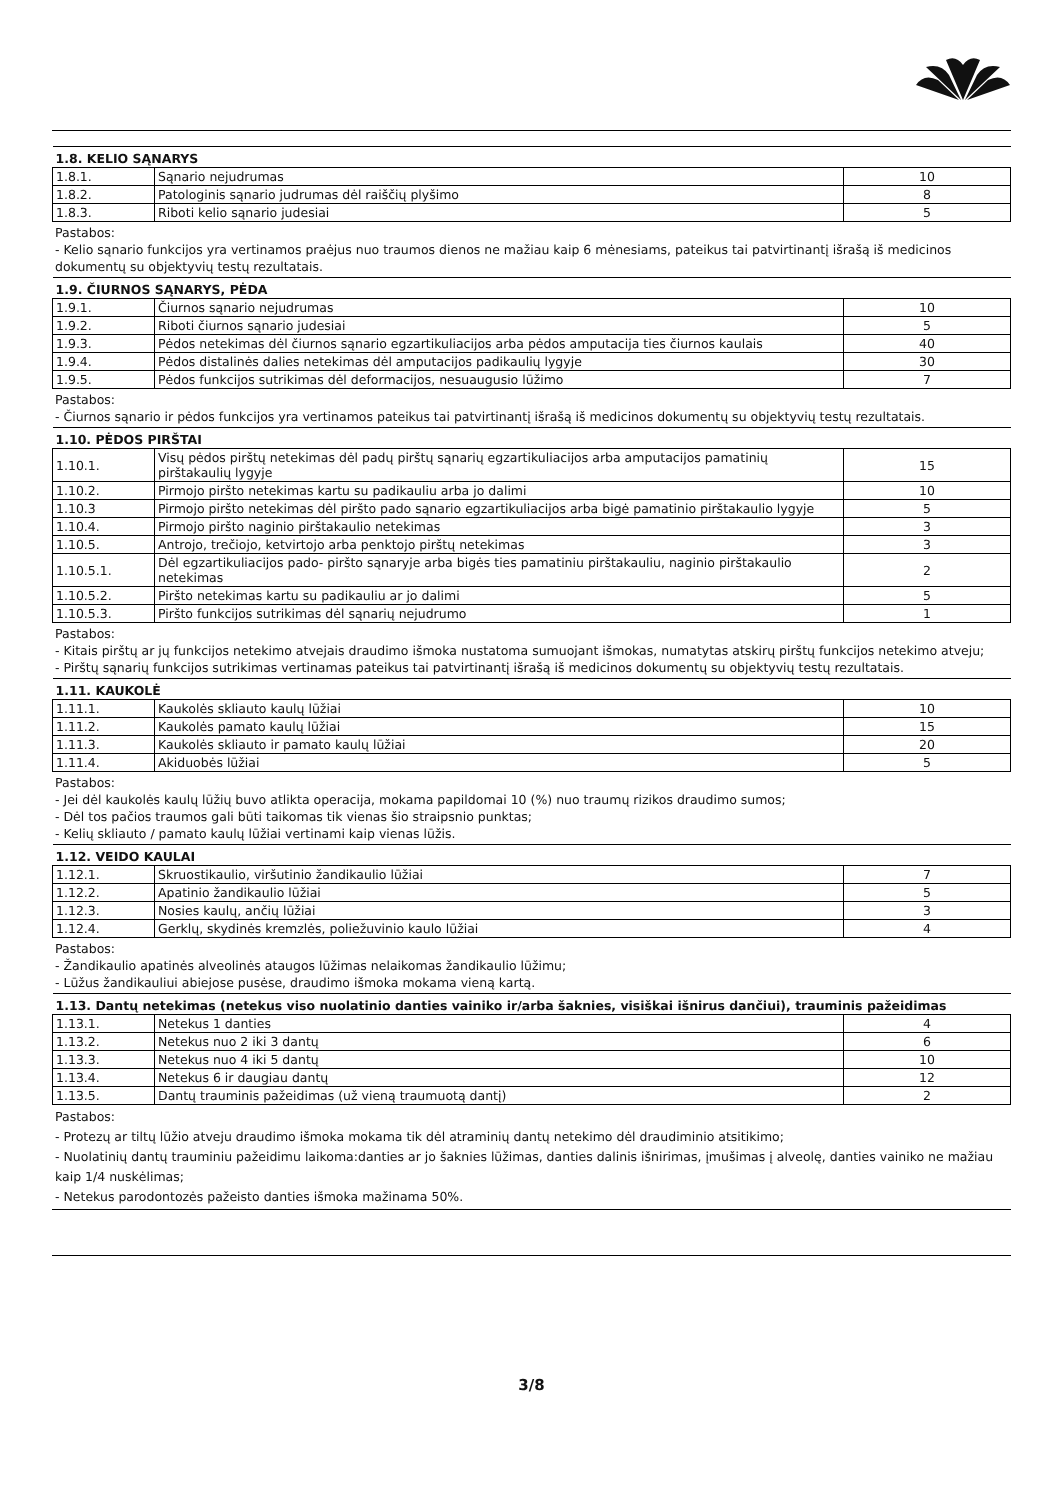| 1.8. KELIO SĄNARYS | | |
| 1.8.1. | Sąnario nejudrumas | 10 |
| 1.8.2. | Patologinis sąnario judrumas dėl raiščių plyšimo | 8 |
| 1.8.3. | Riboti kelio sąnario judesiai | 5 |
Pastabos:
- Kelio sąnario funkcijos yra vertinamos praėjus nuo traumos dienos ne mažiau kaip 6 mėnesiams, pateikus tai patvirtinantį išrašą iš medicinos dokumentų su objektyvių testų rezultatais.
| 1.9. ČIURNOS SĄNARYS, PĖDA | | |
| 1.9.1. | Čiurnos sąnario nejudrumas | 10 |
| 1.9.2. | Riboti čiurnos sąnario judesiai | 5 |
| 1.9.3. | Pėdos netekimas dėl čiurnos sąnario egzartikuliacijos arba pėdos amputacija ties čiurnos kaulais | 40 |
| 1.9.4. | Pėdos distalinės dalies netekimas dėl amputacijos padikaulių lygyje | 30 |
| 1.9.5. | Pėdos funkcijos sutrikimas dėl deformacijos, nesuaugusio lūžimo | 7 |
Pastabos:
- Čiurnos sąnario ir pėdos funkcijos yra vertinamos pateikus tai patvirtinantį išrašą iš medicinos dokumentų su objektyvių testų rezultatais.
| 1.10. PĖDOS PIRŠTAI | | |
| 1.10.1. | Visų pėdos pirštų netekimas dėl padų pirštų sąnarių egzartikuliacijos arba amputacijos pamatinių pirštakaulių lygyje | 15 |
| 1.10.2. | Pirmojo piršto netekimas kartu su padikauliu arba jo dalimi | 10 |
| 1.10.3 | Pirmojo piršto netekimas dėl piršto pado sąnario egzartikuliacijos arba bigė pamatinio pirštakaulio lygyje | 5 |
| 1.10.4. | Pirmojo piršto naginio pirštakaulio netekimas | 3 |
| 1.10.5. | Antrojo, trečiojo, ketvirtojo arba penktojo pirštų netekimas | 3 |
| 1.10.5.1. | Dėl egzartikuliacijos pado- piršto sąnaryje arba bigės ties pamatiniu pirštakauliu, naginio pirštakaulio netekimas | 2 |
| 1.10.5.2. | Piršto netekimas kartu su padikauliu ar jo dalimi | 5 |
| 1.10.5.3. | Piršto funkcijos sutrikimas dėl sąnarių nejudrumo | 1 |
Pastabos:
- Kitais pirštų ar jų funkcijos netekimo atvejais draudimo išmoka nustatoma sumuojant išmokas, numatytas atskirų pirštų funkcijos netekimo atveju;
- Pirštų sąnarių funkcijos sutrikimas vertinamas pateikus tai patvirtinantį išrašą iš medicinos dokumentų su objektyvių testų rezultatais.
| 1.11. KAUKOLĖ | | |
| 1.11.1. | Kaukolės skliauto kaulų lūžiai | 10 |
| 1.11.2. | Kaukolės pamato kaulų lūžiai | 15 |
| 1.11.3. | Kaukolės skliauto ir pamato kaulų lūžiai | 20 |
| 1.11.4. | Akiduobės lūžiai | 5 |
Pastabos:
- Jei dėl kaukolės kaulų lūžių buvo atlikta operacija, mokama papildomai 10 (%) nuo traumų rizikos draudimo sumos;
- Dėl tos pačios traumos gali būti taikomas tik vienas šio straipsnio punktas;
- Kelių skliauto / pamato kaulų lūžiai vertinami kaip vienas lūžis.
| 1.12. VEIDO KAULAI | | |
| 1.12.1. | Skruostikaulio, viršutinio žandikaulio lūžiai | 7 |
| 1.12.2. | Apatinio žandikaulio lūžiai | 5 |
| 1.12.3. | Nosies kaulų, ančių lūžiai | 3 |
| 1.12.4. | Gerklų, skydinės kremzlės, poliežuvinio kaulo lūžiai | 4 |
Pastabos:
- Žandikaulio apatinės alveolinės ataugos lūžimas nelaikomas žandikaulio lūžimu;
- Lūžus žandikauliui abiejose pusėse, draudimo išmoka mokama vieną kartą.
| 1.13. Dantų netekimas (netekus viso nuolatinio danties vainiko ir/arba šaknies, visiškai išnirus dančiui), trauminis pažeidimas | | |
| 1.13.1. | Netekus 1 danties | 4 |
| 1.13.2. | Netekus nuo 2 iki 3 dantų | 6 |
| 1.13.3. | Netekus nuo 4 iki 5 dantų | 10 |
| 1.13.4. | Netekus 6 ir daugiau dantų | 12 |
| 1.13.5. | Dantų trauminis pažeidimas (už vieną traumuotą dantį) | 2 |
Pastabos:
- Protezų ar tiltų lūžio atveju draudimo išmoka mokama tik dėl atraminių dantų netekimo dėl draudiminio atsitikimo;
- Nuolatinių dantų trauminiu pažeidimu laikoma:danties ar jo šaknies lūžimas, danties dalinis išnirimas, įmušimas į alveolę, danties vainiko ne mažiau kaip 1/4 nuskėlimas;
- Netekus parodontozės pažeisto danties išmoka mažinama 50%.
3/8